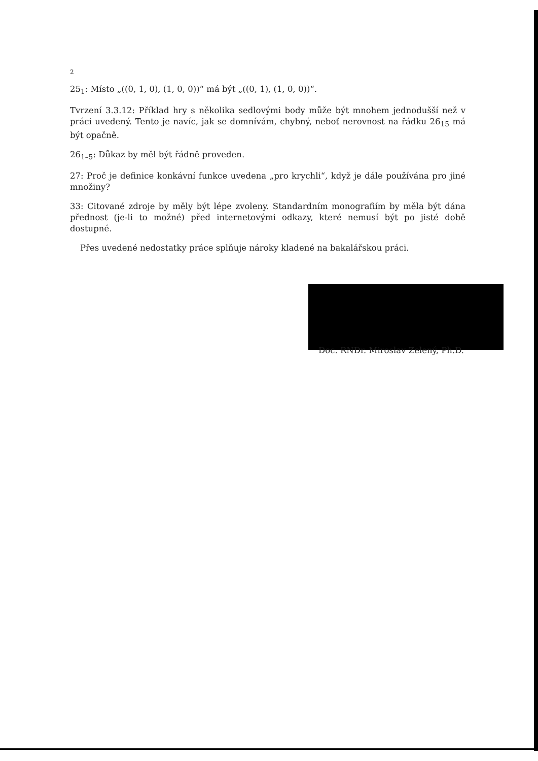2
25<sub>1</sub>: Místo „((0, 1, 0), (1, 0, 0))“ má být „((0, 1), (1, 0, 0))“.
Tvrzení 3.3.12: Příklad hry s několika sedlovými body může být mnohem jednodušší než v práci uvedený. Tento je navíc, jak se domnívám, chybný, neboť nerovnost na řádku 26<sub>15</sub> má být opačně.
26<sub>1–5</sub>: Důkaz by měl být řádně proveden.
27: Proč je definice konkávní funkce uvedena „pro krychli“, když je dále používána pro jiné množiny?
33: Citované zdroje by měly být lépe zvoleny. Standardním monografiím by měla být dána přednost (je-li to možné) před internetovými odkazy, které nemusí být po jisté době dostupné.
Přes uvedené nedostatky práce splňuje nároky kladené na bakalářskou práci.
Doc. RNDr. Miroslav Zelený, Ph.D.